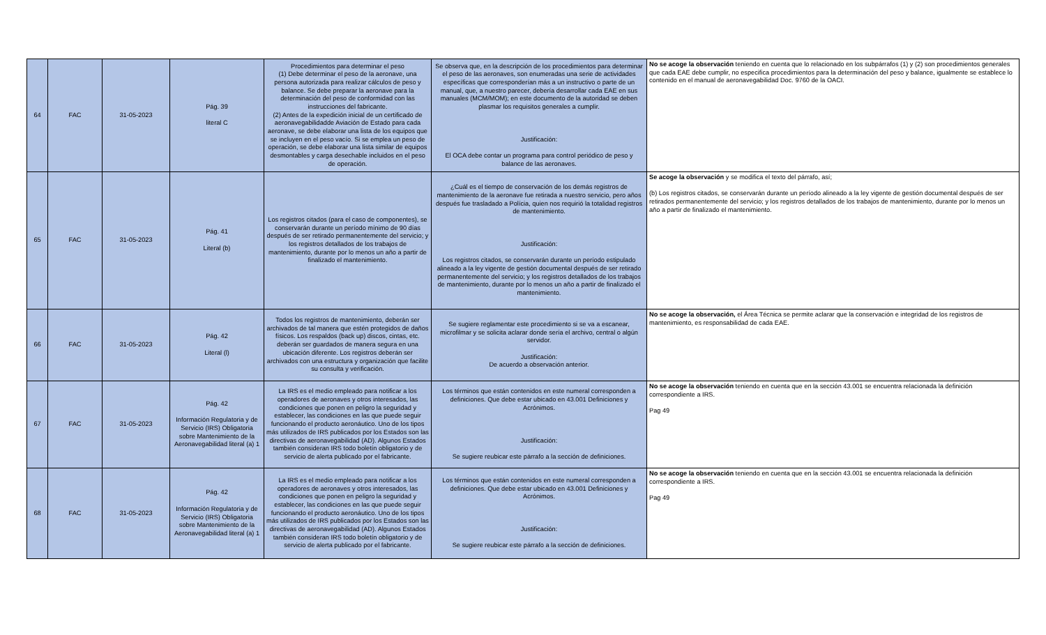| 64 | FAC | 31-05-2023 | Pág. 39 literal C | Procedimientos para determinar el peso (1) Debe determinar el peso de la aeronave, una persona autorizada para realizar cálculos de peso y balance. Se debe preparar la aeronave para la determinación del peso de conformidad con las instrucciones del fabricante. (2) Antes de la expedición inicial de un certificado de aeronavegabilidadde Aviación de Estado para cada aeronave, se debe elaborar una lista de los equipos que se incluyen en el peso vacío. Si se emplea un peso de operación, se debe elaborar una lista similar de equipos desmontables y carga desechable incluidos en el peso de operación. | Se observa que, en la descripción de los procedimientos para determinar el peso de las aeronaves, son enumeradas una serie de actividades específicas que corresponderían más a un instructivo o parte de un manual, que, a nuestro parecer, debería desarrollar cada EAE en sus manuales (MCM/MOM); en este documento de la autoridad se deben plasmar los requisitos generales a cumplir. Justificación: El OCA debe contar un programa para control periódico de peso y balance de las aeronaves. | No se acoge la observación teniendo en cuenta que lo relacionado en los subpárrafos (1) y (2) son procedimientos generales que cada EAE debe cumplir, no especifica procedimientos para la determinación del peso y balance, igualmente se establece lo contenido en el manual de aeronavegabilidad Doc. 9760 de la OACI. |
| 65 | FAC | 31-05-2023 | Pág. 41 Literal (b) | Los registros citados (para el caso de componentes), se conservarán durante un período mínimo de 90 días después de ser retirado permanentemente del servicio; y los registros detallados de los trabajos de mantenimiento, durante por lo menos un año a partir de finalizado el mantenimiento. | ¿Cuál es el tiempo de conservación de los demás registros de mantenimiento de la aeronave fue retirada a nuestro servicio, pero años después fue trasladado a Polícia, quien nos requirió la totalidad registros de mantenimiento. Justificación: Los registros citados, se conservarán durante un período estipulado alineado a la ley vigente de gestión documental después de ser retirado permanentemente del servicio; y los registros detallados de los trabajos de mantenimiento, durante por lo menos un año a partir de finalizado el mantenimiento. | Se acoge la observación y se modifica el texto del párrafo, así; (b) Los registros citados, se conservarán durante un período alineado a la ley vigente de gestión documental después de ser retirados permanentemente del servicio; y los registros detallados de los trabajos de mantenimiento, durante por lo menos un año a partir de finalizado el mantenimiento. |
| 66 | FAC | 31-05-2023 | Pág. 42 Literal (l) | Todos los registros de mantenimiento, deberán ser archivados de tal manera que estén protegidos de daños físicos. Los respaldos (back up) discos, cintas, etc. deberán ser guardados de manera segura en una ubicación diferente. Los registros deberán ser archivados con una estructura y organización que facilite su consulta y verificación. | Se sugiere reglamentar este procedimiento si se va a escanear, microfilmar y se solicita aclarar donde sería el archivo, central o algún servidor. Justificación: De acuerdo a observación anterior. | No se acoge la observación, el Área Técnica se permite aclarar que la conservación e integridad de los registros de mantenimiento, es responsabilidad de cada EAE. |
| 67 | FAC | 31-05-2023 | Pág. 42 Información Regulatoria y de Servicio (IRS) Obligatoria sobre Mantenimiento de la Aeronavegabilidad literal (a) 1 | La IRS es el medio empleado para notificar a los operadores de aeronaves y otros interesados, las condiciones que ponen en peligro la seguridad y establecer, las condiciones en las que puede seguir funcionando el producto aeronáutico. Uno de los tipos más utilizados de IRS publicados por los Estados son las directivas de aeronavegabilidad (AD). Algunos Estados también consideran IRS todo boletín obligatorio y de servicio de alerta publicado por el fabricante. | Los términos que están contenidos en este numeral corresponden a definiciones. Que debe estar ubicado en 43.001 Definiciones y Acrónimos. Justificación: Se sugiere reubicar este párrafo a la sección de definiciones. | No se acoge la observación teniendo en cuenta que en la sección 43.001 se encuentra relacionada la definición correspondiente a IRS. Pag 49 |
| 68 | FAC | 31-05-2023 | Pág. 42 Información Regulatoria y de Servicio (IRS) Obligatoria sobre Mantenimiento de la Aeronavegabilidad literal (a) 1 | La IRS es el medio empleado para notificar a los operadores de aeronaves y otros interesados, las condiciones que ponen en peligro la seguridad y establecer, las condiciones en las que puede seguir funcionando el producto aeronáutico. Uno de los tipos más utilizados de IRS publicados por los Estados son las directivas de aeronavegabilidad (AD). Algunos Estados también consideran IRS todo boletín obligatorio y de servicio de alerta publicado por el fabricante. | Los términos que están contenidos en este numeral corresponden a definiciones. Que debe estar ubicado en 43.001 Definiciones y Acrónimos. Justificación: Se sugiere reubicar este párrafo a la sección de definiciones. | No se acoge la observación teniendo en cuenta que en la sección 43.001 se encuentra relacionada la definición correspondiente a IRS. Pag 49 |